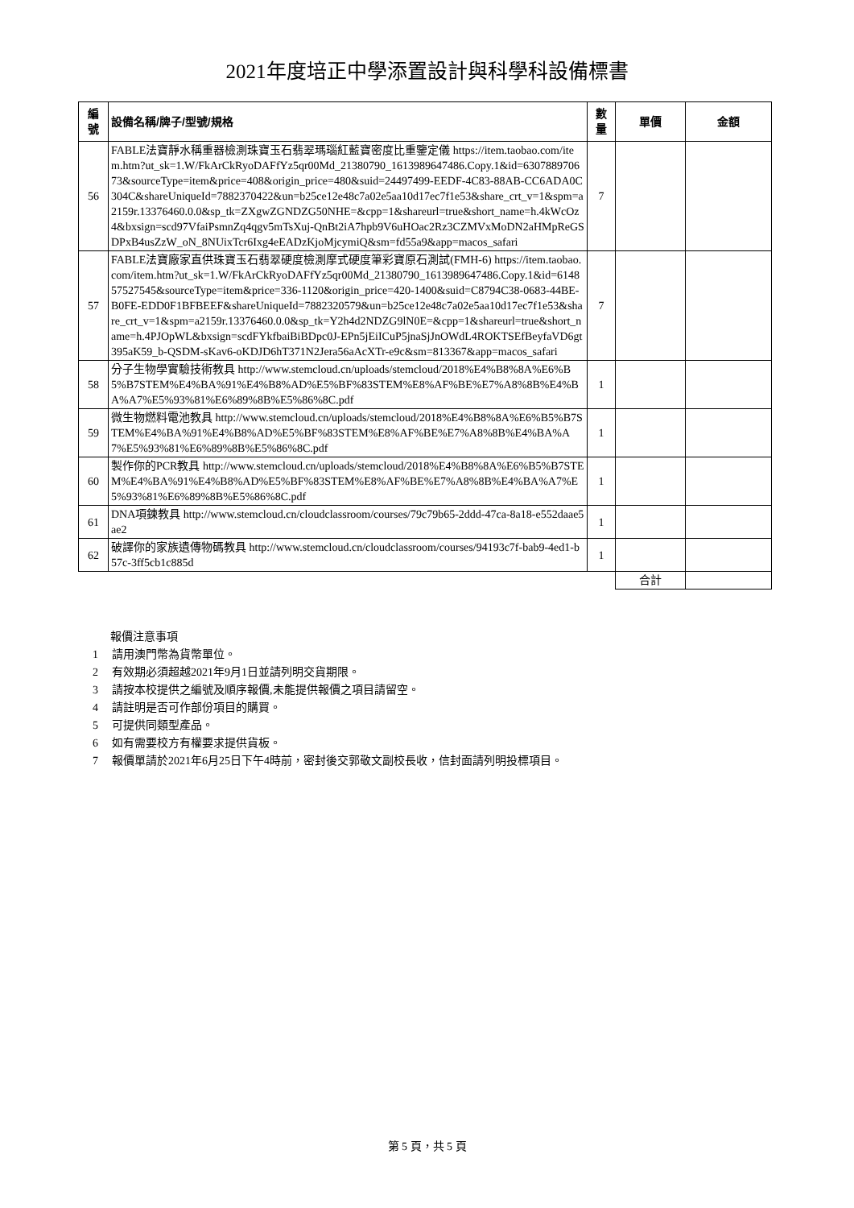2021年度培正中學添置設計與科學科設備標書
| 編 號 | 設備名稱/牌子/型號/規格 | 數 量 | 單價 | 金額 |
| --- | --- | --- | --- | --- |
| 56 | FABLE法寶靜水稱重器檢測珠寶玉石翡翠瑪瑙紅藍寶密度比重鑒定儀 https://item.taobao.com/item.htm?ut_sk=1.W/FkArCkRyoDAFfYz5qr00Md_21380790_1613989647486.Copy.1&id=630788970673&sourceType=item&price=408&origin_price=480&suid=24497499-EEDF-4C83-88AB-CC6ADA0C304C&shareUniqueId=7882370422&un=b25ce12e48c7a02e5aa10d17ec7f1e53&share_crt_v=1&spm=a2159r.13376460.0.0&sp_tk=ZXgwZGNDZG50NHE=&cpp=1&shareurl=true&short_name=h.4kWcOz4&bxsign=scd97VfaiPsmnZq4qgv5mTsXuj-QnBt2iA7hpb9V6uHOac2Rz3CZMVxMoDN2aHMpReGSDPxB4usZzW_oN_8NUixTcr6Ixg4eEADzKjoMjcymiQ&sm=fd55a9&app=macos_safari | 7 | | |
| 57 | FABLE法寶廠家直供珠寶玉石翡翠硬度檢測摩式硬度筆彩寶原石測試(FMH-6) https://item.taobao.com/item.htm?ut_sk=1.W/FkArCkRyoDAFfYz5qr00Md_21380790_1613989647486.Copy.1&id=614857527545&sourceType=item&price=336-1120&origin_price=420-1400&suid=C8794C38-0683-44BE-B0FE-EDD0F1BFBEEF&shareUniqueId=7882320579&un=b25ce12e48c7a02e5aa10d17ec7f1e53&share_crt_v=1&spm=a2159r.13376460.0.0&sp_tk=Y2h4d2NDZG9lN0E=&cpp=1&shareurl=true&short_name=h.4PJOpWL&bxsign=scdFYkfbaiBiBDpc0J-EPn5jEiICuP5jnaSjJnOWdL4ROKTSEfBeyfaVD6gt395aK59_b-QSDM-sKav6-oKDJD6hT371N2Jera56aAcXTr-e9c&sm=813367&app=macos_safari | 7 | | |
| 58 | 分子生物學實驗技術教具 http://www.stemcloud.cn/uploads/stemcloud/2018%E4%B8%8A%E6%B5%B7STEM%E4%BA%91%E4%B8%AD%E5%BF%83STEM%E8%AF%BE%E7%A8%8B%E4%BA%A7%E5%93%81%E6%89%8B%E5%86%8C.pdf | 1 | | |
| 59 | 微生物燃料電池教具 http://www.stemcloud.cn/uploads/stemcloud/2018%E4%B8%8A%E6%B5%B7STEM%E4%BA%91%E4%B8%AD%E5%BF%83STEM%E8%AF%BE%E7%A8%8B%E4%BA%A7%E5%93%81%E6%89%8B%E5%86%8C.pdf | 1 | | |
| 60 | 製作你的PCR教具 http://www.stemcloud.cn/uploads/stemcloud/2018%E4%B8%8A%E6%B5%B7STEM%E4%BA%91%E4%B8%AD%E5%BF%83STEM%E8%AF%BE%E7%A8%8B%E4%BA%A7%E5%93%81%E6%89%8B%E5%86%8C.pdf | 1 | | |
| 61 | DNA項鍊教具 http://www.stemcloud.cn/cloudclassroom/courses/79c79b65-2ddd-47ca-8a18-e552daae5ae2 | 1 | | |
| 62 | 破譯你的家族遺傳物碼教具 http://www.stemcloud.cn/cloudclassroom/courses/94193c7f-bab9-4ed1-b57c-3ff5cb1c885d | 1 | | |
| | | | 合計 | |
報價注意事項
1 請用澳門幣為貨幣單位。
2 有效期必須超越2021年9月1日並請列明交貨期限。
3 請按本校提供之編號及順序報價,未能提供報價之項目請留空。
4 請註明是否可作部份項目的購買。
5 可提供同類型產品。
6 如有需要校方有權要求提供貨板。
7 報價單請於2021年6月25日下午4時前，密封後交郭敬文副校長收，信封面請列明投標項目。
第 5 頁，共 5 頁